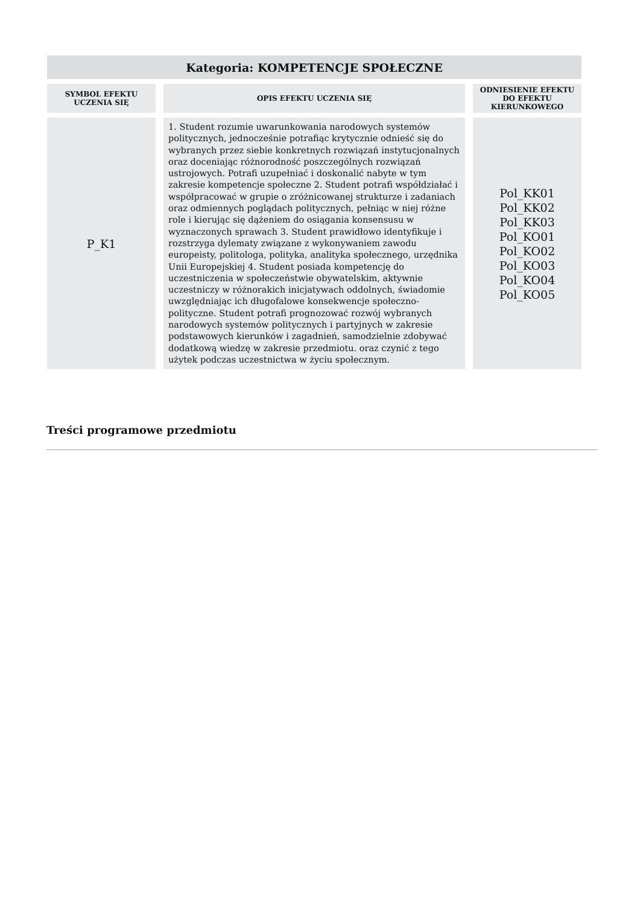| Kategoria: KOMPETENCJE SPOŁECZNE | | |
| SYMBOL EFEKTU UCZENIA SIĘ | OPIS EFEKTU UCZENIA SIĘ | ODNIESIENIE EFEKTU DO EFEKTU KIERUNKOWEGO |
| P_K1 | 1. Student rozumie uwarunkowania narodowych systemów politycznych, jednocześnie potrafiąc krytycznie odnieść się do wybranych przez siebie konkretnych rozwiązań instytucjonalnych oraz doceniając różnorodność poszczególnych rozwiązań ustrojowych. Potrafi uzupełniać i doskonalić nabyte w tym zakresie kompetencje społeczne 2. Student potrafi współdziałać i współpracować w grupie o zróżnicowanej strukturze i zadaniach oraz odmiennych poglądach politycznych, pełniąc w niej różne role i kierując się dążeniem do osiągania konsensusu w wyznaczonych sprawach 3. Student prawidłowo identyfikuje i rozstrzyga dylematy związane z wykonywaniem zawodu europeisty, politologa, polityka, analityka społecznego, urzędnika Unii Europejskiej 4. Student posiada kompetencję do uczestniczenia w społeczeństwie obywatelskim, aktywnie uczestniczy w różnorakich inicjatywach oddolnych, świadomie uwzględniając ich długofalowe konsekwencje społeczno-polityczne. Student potrafi prognozować rozwój wybranych narodowych systemów politycznych i partyjnych w zakresie podstawowych kierunków i zagadnień, samodzielnie zdobywać dodatkową wiedzę w zakresie przedmiotu. oraz czynić z tego użytek podczas uczestnictwa w życiu społecznym. | Pol_KK01 Pol_KK02 Pol_KK03 Pol_KO01 Pol_KO02 Pol_KO03 Pol_KO04 Pol_KO05 |
Treści programowe przedmiotu